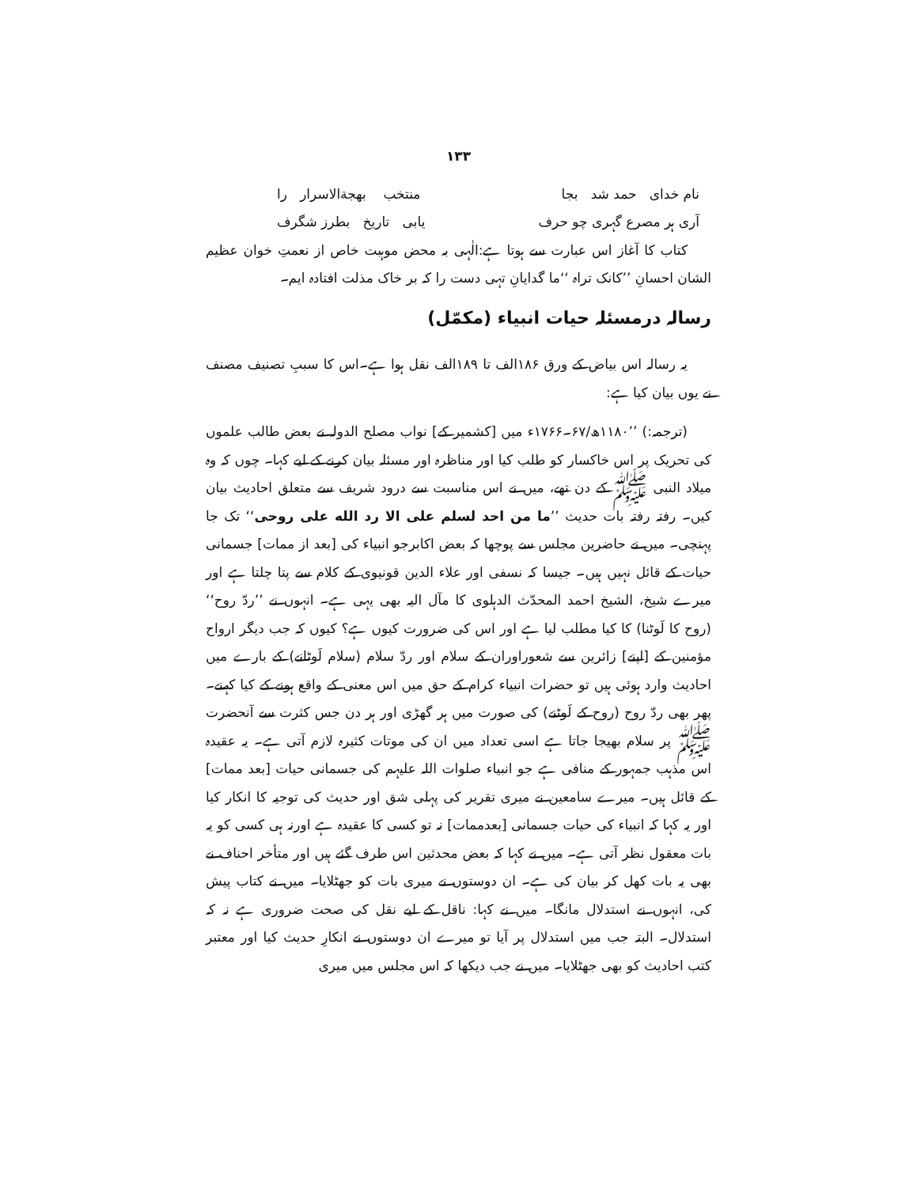۱۳۳
نام خدای حمد شد بجا منتخب بهجة‌الاسرار را
آری ہر مصرع گہری چو حرف یابی تاریخ بطرز شگرف
کتاب کا آغاز اس عبارت سے ہوتا ہے:الٰہی بہ محض موہبت خاص از نعمتِ خوان عظیم الشان احسانِ ’’کانک تراہ ‘‘ما گدایانِ تہی دست را کہ بر خاک مذلت افتادہ ایم۔
رسالہ درمسئلہ حیات انبیاء (مکمّل)
یہ رسالہ اس بیاض کے ورق ۱۸۶الف تا ۱۸۹الف نقل ہوا ہے۔اس کا سببِ تصنیف مصنف نے یوں بیان کیا ہے:
(ترجمہ:) ’’۱۱۸۰ھ/۶۷۔۱۷۶۶ء میں [کشمیر کے] نواب مصلح الدولہ نے بعض طالب علموں کی تحریک پر اس خاکسار کو طلب کیا اور مناظرہ اور مسئلہ بیان کرنے کے لیے کہا۔ چوں کہ وہ میلاد النبی ﷺ کے دن تھے، میں نے اس مناسبت سے درود شریف سے متعلق احادیث بیان کیں۔ رفتہ رفتہ بات حدیث ’’ما من احد لسلم علی الا رد الله علی روحی‘‘ تک جا پہنچی۔ میں نے حاضرین مجلس سے پوچھا کہ بعض اکابرجو انبیاء کی [بعد از ممات] جسمانی حیات کے قائل نہیں ہیں۔ جیسا کہ نسفی اور علاء الدین قونیوی کے کلام سے پتا چلتا ہے اور میرے شیخ، الشیخ احمد المحدّث الدہلوی کا مآل الیہ بھی یہی ہے۔ انہوں نے ’’ردّ روح‘‘ (روح کا لَوٹنا) کا کیا مطلب لیا ہے اور اس کی ضرورت کیوں ہے؟ کیوں کہ جب دیگر ارواح مؤمنین کے [اپنے] زائرین سے شعوراوران کے سلام اور ردّ سلام (سلام لَوٹانے) کے بارے میں احادیث وارد ہوئی ہیں تو حضرات انبیاء کرام کے حق میں اس معنی کے واقع ہونے کے کیا کہنے۔ پھر بھی ردّ روح (روح کے لَوٹنے) کی صورت میں ہر گھڑی اور ہر دن جس کثرت سے آنحضرت ﷺ پر سلام بھیجا جاتا ہے اسی تعداد میں ان کی موتات کثیرہ لازم آتی ہے۔ یہ عقیدہ اس مذہب جمہور کے منافی ہے جو انبیاء صلوات اللہ علیہم کی جسمانی حیات [بعد ممات] کے قائل ہیں۔ میرے سامعین نے میری تقریر کی پہلی شق اور حدیث کی توجیہ کا انکار کیا اور یہ کہا کہ انبیاء کی حیات جسمانی [بعدممات] نہ تو کسی کا عقیدہ ہے اورنہ ہی کسی کو یہ بات معقول نظر آتی ہے۔ میں نے کہا کہ بعض محدثین اس طرف گئے ہیں اور متأخر احناف نے بھی یہ بات کھل کر بیان کی ہے۔ ان دوستوں نے میری بات کو جھٹلایا۔ میں نے کتاب پیش کی، انہوں نے استدلال مانگا۔ میں نے کہا: ناقل کے لیے نقل کی صحت ضروری ہے نہ کہ استدلال۔ البتہ جب میں استدلال پر آیا تو میرے ان دوستوں نے انکارِ حدیث کیا اور معتبر کتب احادیث کو بھی جھٹلایا۔ میں نے جب دیکھا کہ اس مجلس میں میری